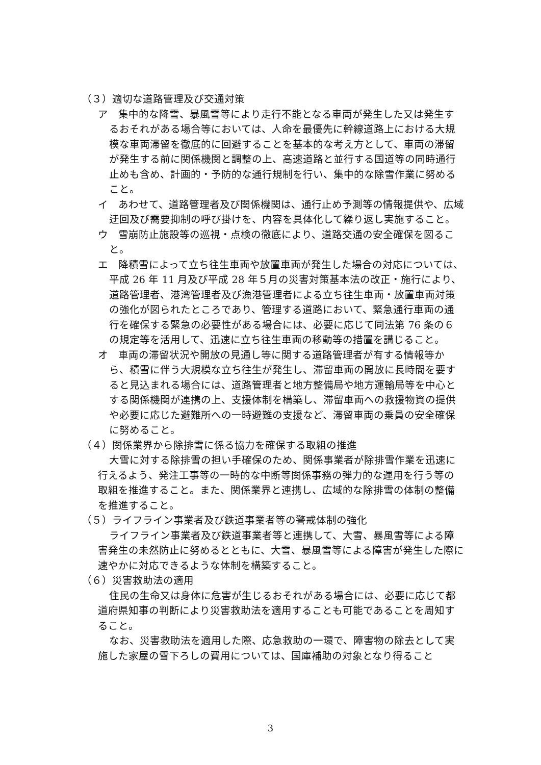（３）適切な道路管理及び交通対策
ア　集中的な降雪、暴風雪等により走行不能となる車両が発生した又は発生するおそれがある場合等においては、人命を最優先に幹線道路上における大規模な車両滞留を徹底的に回避することを基本的な考え方として、車両の滞留が発生する前に関係機関と調整の上、高速道路と並行する国道等の同時通行止めも含め、計画的・予防的な通行規制を行い、集中的な除雪作業に努めること。
イ　あわせて、道路管理者及び関係機関は、通行止め予測等の情報提供や、広域迂回及び需要抑制の呼び掛けを、内容を具体化して繰り返し実施すること。
ウ　雪崩防止施設等の巡視・点検の徹底により、道路交通の安全確保を図ること。
エ　降積雪によって立ち往生車両や放置車両が発生した場合の対応については、平成 26 年 11 月及び平成 28 年５月の災害対策基本法の改正・施行により、道路管理者、港湾管理者及び漁港管理者による立ち往生車両・放置車両対策の強化が図られたところであり、管理する道路において、緊急通行車両の通行を確保する緊急の必要性がある場合には、必要に応じて同法第 76 条の６の規定等を活用して、迅速に立ち往生車両の移動等の措置を講じること。
オ　車両の滞留状況や開放の見通し等に関する道路管理者が有する情報等から、積雪に伴う大規模な立ち往生が発生し、滞留車両の開放に長時間を要すると見込まれる場合には、道路管理者と地方整備局や地方運輸局等を中心とする関係機関が連携の上、支援体制を構築し、滞留車両への救援物資の提供や必要に応じた避難所への一時避難の支援など、滞留車両の乗員の安全確保に努めること。
（４）関係業界から除排雪に係る協力を確保する取組の推進
大雪に対する除排雪の担い手確保のため、関係事業者が除排雪作業を迅速に行えるよう、発注工事等の一時的な中断等関係事務の弾力的な運用を行う等の取組を推進すること。また、関係業界と連携し、広域的な除排雪の体制の整備を推進すること。
（５）ライフライン事業者及び鉄道事業者等の警戒体制の強化
ライフライン事業者及び鉄道事業者等と連携して、大雪、暴風雪等による障害発生の未然防止に努めるとともに、大雪、暴風雪等による障害が発生した際に速やかに対応できるような体制を構築すること。
（６）災害救助法の適用
住民の生命又は身体に危害が生じるおそれがある場合には、必要に応じて都道府県知事の判断により災害救助法を適用することも可能であることを周知すること。
なお、災害救助法を適用した際、応急救助の一環で、障害物の除去として実施した家屋の雪下ろしの費用については、国庫補助の対象となり得ること
3